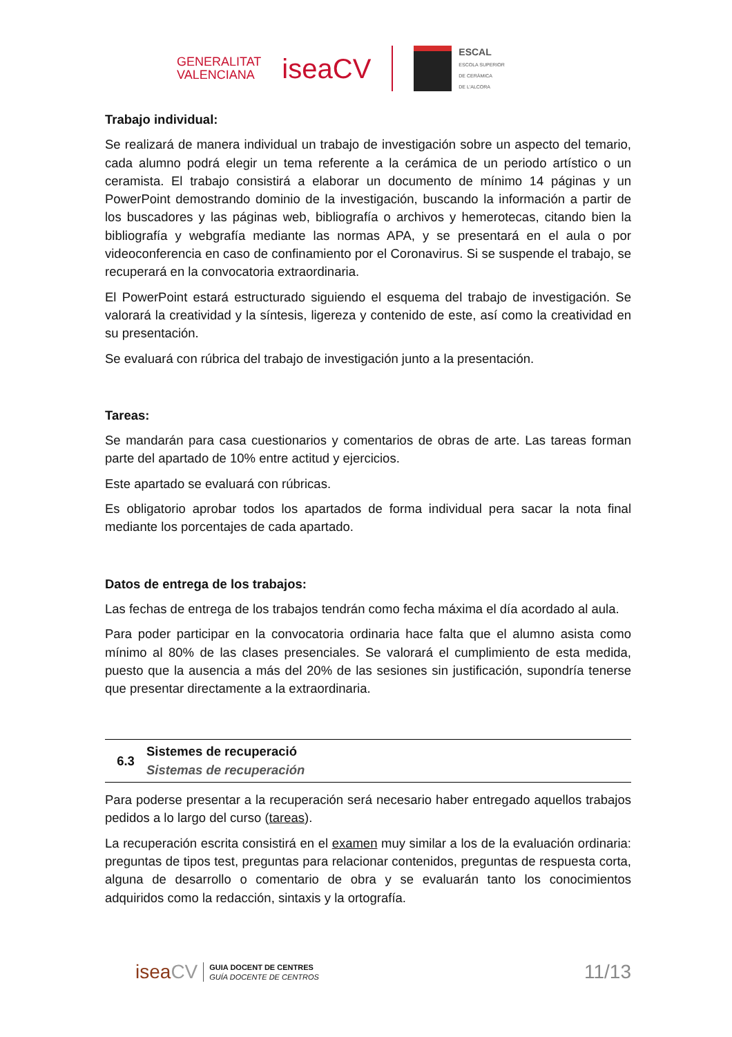GENERALITAT
VALENCIANA
iseaCV
ESCAL
ESCOLA SUPERIOR
DE CERÀMICA
DE L'ALCORA
Trabajo individual:
Se realizará de manera individual un trabajo de investigación sobre un aspecto del temario, cada alumno podrá elegir un tema referente a la cerámica de un periodo artístico o un ceramista. El trabajo consistirá a elaborar un documento de mínimo 14 páginas y un PowerPoint demostrando dominio de la investigación, buscando la información a partir de los buscadores y las páginas web, bibliografía o archivos y hemerotecas, citando bien la bibliografía y webgrafía mediante las normas APA, y se presentará en el aula o por videoconferencia en caso de confinamiento por el Coronavirus. Si se suspende el trabajo, se recuperará en la convocatoria extraordinaria.
El PowerPoint estará estructurado siguiendo el esquema del trabajo de investigación. Se valorará la creatividad y la síntesis, ligereza y contenido de este, así como la creatividad en su presentación.
Se evaluará con rúbrica del trabajo de investigación junto a la presentación.
Tareas:
Se mandarán para casa cuestionarios y comentarios de obras de arte. Las tareas forman parte del apartado de 10% entre actitud y ejercicios.
Este apartado se evaluará con rúbricas.
Es obligatorio aprobar todos los apartados de forma individual pera sacar la nota final mediante los porcentajes de cada apartado.
Datos de entrega de los trabajos:
Las fechas de entrega de los trabajos tendrán como fecha máxima el día acordado al aula.
Para poder participar en la convocatoria ordinaria hace falta que el alumno asista como mínimo al 80% de las clases presenciales. Se valorará el cumplimiento de esta medida, puesto que la ausencia a más del 20% de las sesiones sin justificación, supondría tenerse que presentar directamente a la extraordinaria.
6.3
Sistemes de recuperació
Sistemas de recuperación
Para poderse presentar a la recuperación será necesario haber entregado aquellos trabajos pedidos a lo largo del curso (tareas).
La recuperación escrita consistirá en el examen muy similar a los de la evaluación ordinaria: preguntas de tipos test, preguntas para relacionar contenidos, preguntas de respuesta corta, alguna de desarrollo o comentario de obra y se evaluarán tanto los conocimientos adquiridos como la redacción, sintaxis y la ortografía.
iseaCV
GUIA DOCENT DE CENTRES
GUÍA DOCENTE DE CENTROS
11/13